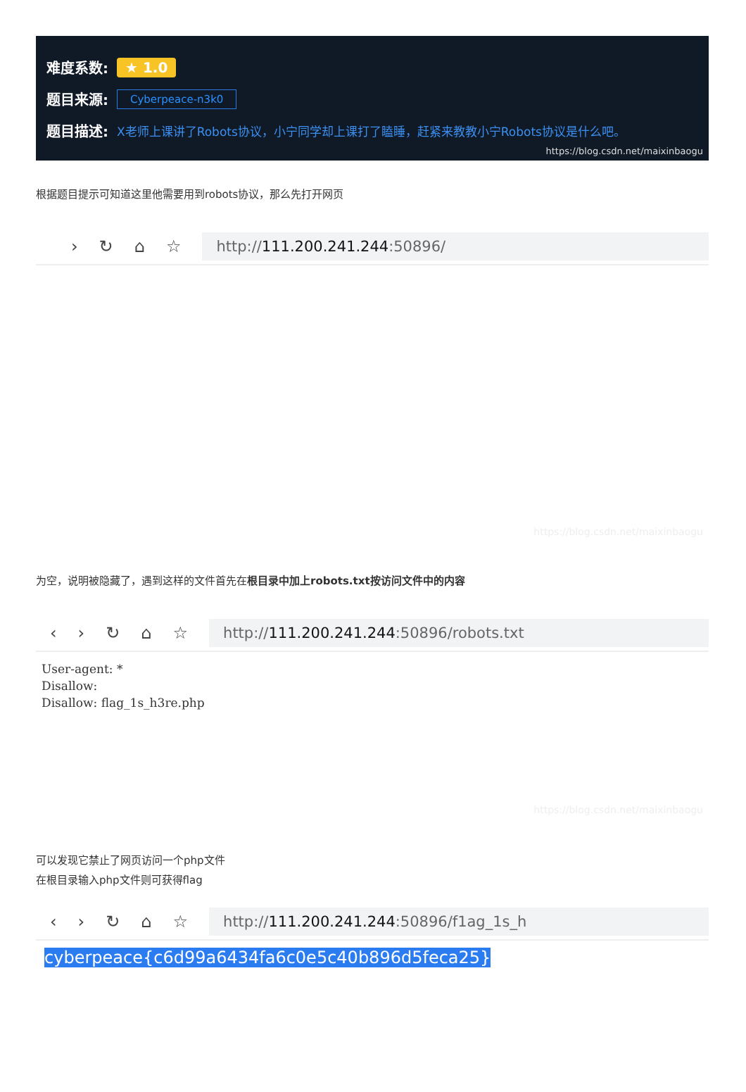难度系数: ★ 1.0
题目来源: Cyberpeace-n3k0
题目描述: X老师上课讲了Robots协议，小宁同学却上课打了瞌睡，赶紧来教教小宁Robots协议是什么吧。
https://blog.csdn.net/maixinbaogu
根据题目提示可知道这里他需要用到robots协议，那么先打开网页
› ↻ ⌂ ☆
http:// 111.200.241.244:50896/
https://blog.csdn.net/maixinbaogu
为空，说明被隐藏了，遇到这样的文件首先在根目录中加上robots.txt按访问文件中的内容
‹ › ↻ ⌂ ☆
http:// 111.200.241.244:50896/robots.txt
User-agent: *
Disallow:
Disallow: flag_1s_h3re.php
https://blog.csdn.net/maixinbaogu
可以发现它禁止了网页访问一个php文件
在根目录输入php文件则可获得flag
‹ › ↻ ⌂ ☆
http:// 111.200.241.244:50896/f1ag_1s_h
cyberpeace{c6d99a6434fa6c0e5c40b896d5feca25}